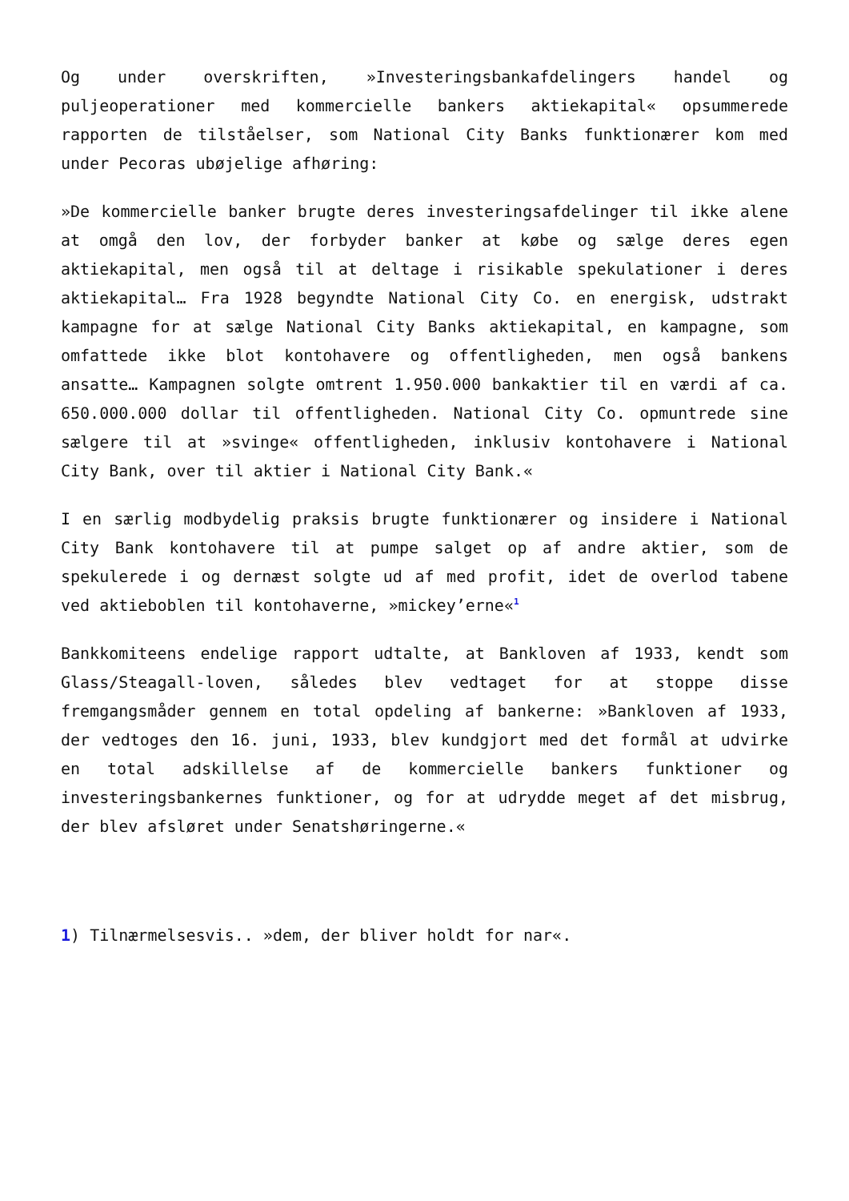Og under overskriften, »Investeringsbankafdelingers handel og puljeoperationer med kommercielle bankers aktiekapital« opsummerede rapporten de tilståelser, som National City Banks funktionærer kom med under Pecoras ubøjelige afhøring:
»De kommercielle banker brugte deres investeringsafdelinger til ikke alene at omgå den lov, der forbyder banker at købe og sælge deres egen aktiekapital, men også til at deltage i risikable spekulationer i deres aktiekapital… Fra 1928 begyndte National City Co. en energisk, udstrakt kampagne for at sælge National City Banks aktiekapital, en kampagne, som omfattede ikke blot kontohavere og offentligheden, men også bankens ansatte… Kampagnen solgte omtrent 1.950.000 bankaktier til en værdi af ca. 650.000.000 dollar til offentligheden. National City Co. opmuntrede sine sælgere til at »svinge« offentligheden, inklusiv kontohavere i National City Bank, over til aktier i National City Bank.«
I en særlig modbydelig praksis brugte funktionærer og insidere i National City Bank kontohavere til at pumpe salget op af andre aktier, som de spekulerede i og dernæst solgte ud af med profit, idet de overlod tabene ved aktieboblen til kontohaverne, »mickey’erne«<sup>1</sup>
Bankkomiteens endelige rapport udtalte, at Bankloven af 1933, kendt som Glass/Steagall-loven, således blev vedtaget for at stoppe disse fremgangsmåder gennem en total opdeling af bankerne: »Bankloven af 1933, der vedtoges den 16. juni, 1933, blev kundgjort med det formål at udvirke en total adskillelse af de kommercielle bankers funktioner og investeringsbankernes funktioner, og for at udrydde meget af det misbrug, der blev afsløret under Senatshøringerne.«
1) Tilnærmelsesvis.. »dem, der bliver holdt for nar«.